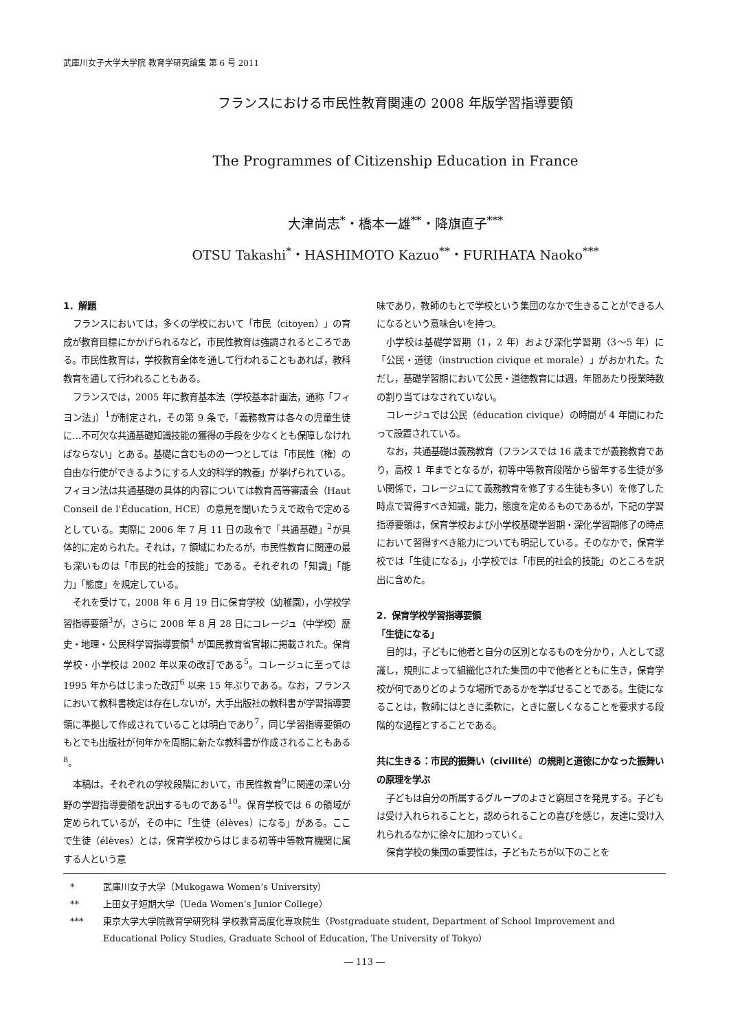武庫川女子大学大学院 教育学研究論集 第 6 号 2011
フランスにおける市民性教育関連の 2008 年版学習指導要領
The Programmes of Citizenship Education in France
大津尚志<sup>*</sup>・橋本一雄<sup>**</sup>・降旗直子<sup>***</sup>
OTSU Takashi<sup>*</sup>・HASHIMOTO Kazuo<sup>**</sup>・FURIHATA Naoko<sup>***</sup>
1．解題
フランスにおいては，多くの学校において「市民（citoyen）」の育成が教育目標にかかげられるなど，市民性教育は強調されるところである。市民性教育は，学校教育全体を通して行われることもあれば，教科教育を通して行われることもある。
フランスでは，2005 年に教育基本法（学校基本計画法，通称「フィヨン法」）<sup>1</sup>が制定され，その第 9 条で，「義務教育は各々の児童生徒に…不可欠な共通基礎知識技能の獲得の手段を少なくとも保障しなければならない」とある。基礎に含むものの一つとしては「市民性（権）の自由な行使ができるようにする人文的科学的教養」が挙げられている。フィヨン法は共通基礎の具体的内容については教育高等審議会（Haut Conseil de l'Éducation, HCE）の意見を聞いたうえで政令で定めるとしている。実際に 2006 年 7 月 11 日の政令で「共通基礎」<sup>2</sup>が具体的に定められた。それは，7 領域にわたるが，市民性教育に関連の最も深いものは「市民的社会的技能」である。それぞれの「知識」「能力」「態度」を規定している。
それを受けて，2008 年 6 月 19 日に保育学校（幼稚園），小学校学習指導要領<sup>3</sup>が，さらに 2008 年 8 月 28 日にコレージュ（中学校）歴史・地理・公民科学習指導要領<sup>4</sup> が国民教育省官報に掲載された。保育学校・小学校は 2002 年以来の改訂である<sup>5</sup>。コレージュに至っては 1995 年からはじまった改訂<sup>6</sup> 以来 15 年ぶりである。なお，フランスにおいて教科書検定は存在しないが，大手出版社の教科書が学習指導要領に準拠して作成されていることは明白であり<sup>7</sup>，同じ学習指導要領のもとでも出版社が何年かを周期に新たな教科書が作成されることもある<sup>8</sup>。
本稿は，それぞれの学校段階において，市民性教育<sup>9</sup>に関連の深い分野の学習指導要領を訳出するものである<sup>10</sup>。保育学校では 6 の領域が定められているが，その中に「生徒（élèves）になる」がある。ここで生徒（élèves）とは，保育学校からはじまる初等中等教育機関に属する人という意
味であり，教師のもとで学校という集団のなかで生きることができる人になるという意味合いを持つ。
小学校は基礎学習期（1，2 年）および深化学習期（3〜5 年）に「公民・道徳（instruction civique et morale）」がおかれた。ただし，基礎学習期において公民・道徳教育には週，年間あたり授業時数の割り当てはなされていない。
コレージュでは公民（éducation civique）の時間が 4 年間にわたって設置されている。
なお，共通基礎は義務教育（フランスでは 16 歳までが義務教育であり，高校 1 年までとなるが，初等中等教育段階から留年する生徒が多い関係で，コレージュにて義務教育を修了する生徒も多い）を修了した時点で習得すべき知識，能力，態度を定めるものであるが，下記の学習指導要領は，保育学校および小学校基礎学習期・深化学習期修了の時点において習得すべき能力についても明記している。そのなかで，保育学校では「生徒になる」，小学校では「市民的社会的技能」のところを訳出に含めた。
2．保育学校学習指導要領
「生徒になる」
目的は，子どもに他者と自分の区別となるものを分かり，人として認識し，規則によって組織化された集団の中で他者とともに生き，保育学校が何でありどのような場所であるかを学ばせることである。生徒になることは，教師にはときに柔軟に，ときに厳しくなることを要求する段階的な過程とすることである。
共に生きる：市民的振舞い（civilité）の規則と道徳にかなった振舞いの原理を学ぶ
子どもは自分の所属するグループのよさと窮屈さを発見する。子どもは受け入れられることと，認められることの喜びを感じ，友達に受け入れられるなかに徐々に加わっていく。
保育学校の集団の重要性は，子どもたちが以下のことを
* 武庫川女子大学（Mukogawa Women’s University）
** 上田女子短期大学（Ueda Women’s Junior College）
*** 東京大学大学院教育学研究科 学校教育高度化専攻院生（Postgraduate student, Department of School Improvement and Educational Policy Studies, Graduate School of Education, The University of Tokyo）
― 113 ―